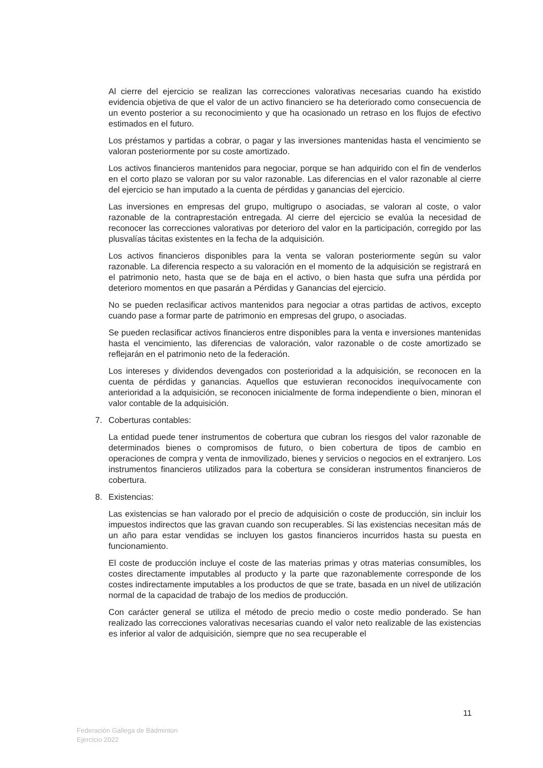Al cierre del ejercicio se realizan las correcciones valorativas necesarias cuando ha existido evidencia objetiva de que el valor de un activo financiero se ha deteriorado como consecuencia de un evento posterior a su reconocimiento y que ha ocasionado un retraso en los flujos de efectivo estimados en el futuro.
Los préstamos y partidas a cobrar, o pagar y las inversiones mantenidas hasta el vencimiento se valoran posteriormente por su coste amortizado.
Los activos financieros mantenidos para negociar, porque se han adquirido con el fin de venderlos en el corto plazo se valoran por su valor razonable. Las diferencias en el valor razonable al cierre del ejercicio se han imputado a la cuenta de pérdidas y ganancias del ejercicio.
Las inversiones en empresas del grupo, multigrupo o asociadas, se valoran al coste, o valor razonable de la contraprestación entregada. Al cierre del ejercicio se evalúa la necesidad de reconocer las correcciones valorativas por deterioro del valor en la participación, corregido por las plusvalías tácitas existentes en la fecha de la adquisición.
Los activos financieros disponibles para la venta se valoran posteriormente según su valor razonable. La diferencia respecto a su valoración en el momento de la adquisición se registrará en el patrimonio neto, hasta que se de baja en el activo, o bien hasta que sufra una pérdida por deterioro momentos en que pasarán a Pérdidas y Ganancias del ejercicio.
No se pueden reclasificar activos mantenidos para negociar a otras partidas de activos, excepto cuando pase a formar parte de patrimonio en empresas del grupo, o asociadas.
Se pueden reclasificar activos financieros entre disponibles para la venta e inversiones mantenidas hasta el vencimiento, las diferencias de valoración, valor razonable o de coste amortizado se reflejarán en el patrimonio neto de la federación.
Los intereses y dividendos devengados con posterioridad a la adquisición, se reconocen en la cuenta de pérdidas y ganancias. Aquellos que estuvieran reconocidos inequívocamente con anterioridad a la adquisición, se reconocen inicialmente de forma independiente o bien, minoran el valor contable de la adquisición.
7. Coberturas contables:
La entidad puede tener instrumentos de cobertura que cubran los riesgos del valor razonable de determinados bienes o compromisos de futuro, o bien cobertura de tipos de cambio en operaciones de compra y venta de inmovilizado, bienes y servicios o negocios en el extranjero. Los instrumentos financieros utilizados para la cobertura se consideran instrumentos financieros de cobertura.
8. Existencias:
Las existencias se han valorado por el precio de adquisición o coste de producción, sin incluir los impuestos indirectos que las gravan cuando son recuperables. Si las existencias necesitan más de un año para estar vendidas se incluyen los gastos financieros incurridos hasta su puesta en funcionamiento.
El coste de producción incluye el coste de las materias primas y otras materias consumibles, los costes directamente imputables al producto y la parte que razonablemente corresponde de los costes indirectamente imputables a los productos de que se trate, basada en un nivel de utilización normal de la capacidad de trabajo de los medios de producción.
Con carácter general se utiliza el método de precio medio o coste medio ponderado. Se han realizado las correcciones valorativas necesarias cuando el valor neto realizable de las existencias es inferior al valor de adquisición, siempre que no sea recuperable el
11
Federación Gallega de Bádminton
Ejercicio 2022